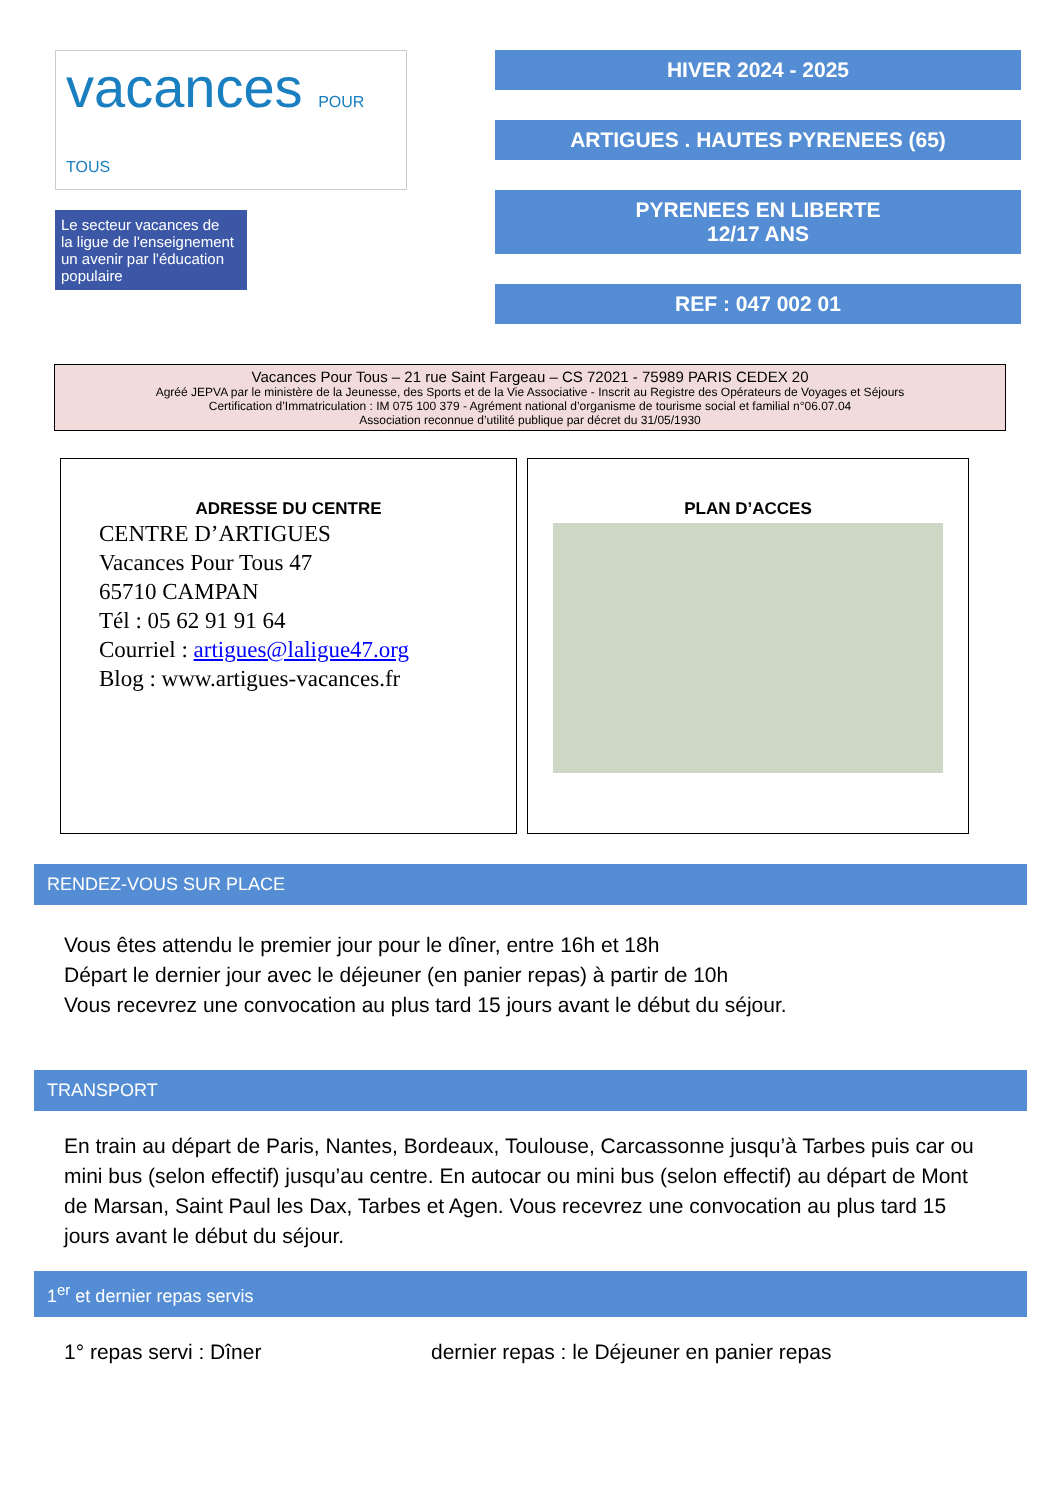vacances POUR TOUS
Le secteur vacances de
la ligue de l'enseignement
un avenir par l'éducation populaire
HIVER 2024 - 2025
ARTIGUES . HAUTES PYRENEES (65)
PYRENEES EN LIBERTE
12/17 ANS
REF : 047 002 01
Vacances Pour Tous – 21 rue Saint Fargeau – CS 72021 - 75989 PARIS CEDEX 20
Agréé JEPVA par le ministère de la Jeunesse, des Sports et de la Vie Associative - Inscrit au Registre des Opérateurs de Voyages et Séjours
Certification d’Immatriculation : IM 075 100 379 - Agrément national d’organisme de tourisme social et familial n°06.07.04
Association reconnue d’utilité publique par décret du 31/05/1930
ADRESSE DU CENTRE
CENTRE D’ARTIGUES
Vacances Pour Tous 47
65710 CAMPAN
Tél : 05 62 91 91 64
Courriel : artigues@laligue47.org
Blog : www.artigues-vacances.fr
PLAN D’ACCES
RENDEZ-VOUS SUR PLACE
Vous êtes attendu le premier jour pour le dîner, entre 16h et 18h
Départ le dernier jour avec le déjeuner (en panier repas) à partir de 10h
Vous recevrez une convocation au plus tard 15 jours avant le début du séjour.
TRANSPORT
En train au départ de Paris, Nantes, Bordeaux, Toulouse, Carcassonne jusqu’à Tarbes puis car ou mini bus (selon effectif) jusqu’au centre. En autocar ou mini bus (selon effectif) au départ de Mont de Marsan, Saint Paul les Dax, Tarbes et Agen. Vous recevrez une convocation au plus tard 15 jours avant le début du séjour.
1<sup>er</sup> et dernier repas servis
1° repas servi : Dîner dernier repas : le Déjeuner en panier repas